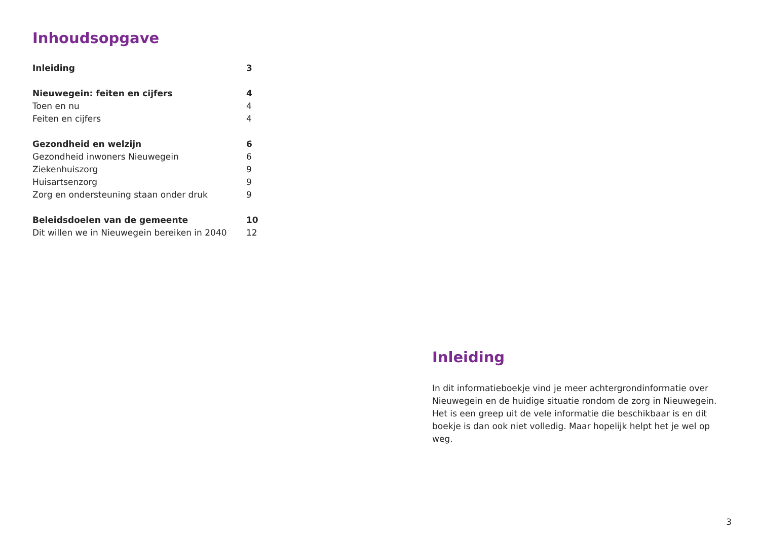Inhoudsopgave
Inleiding 3
Nieuwegein: feiten en cijfers 4
Toen en nu 4
Feiten en cijfers 4
Gezondheid en welzijn 6
Gezondheid inwoners Nieuwegein 6
Ziekenhuiszorg 9
Huisartsenzorg 9
Zorg en ondersteuning staan onder druk 9
Beleidsdoelen van de gemeente 10
Dit willen we in Nieuwegein bereiken in 2040 12
Inleiding
In dit informatieboekje vind je meer achtergrondinformatie over Nieuwegein en de huidige situatie rondom de zorg in Nieuwegein. Het is een greep uit de vele informatie die beschikbaar is en dit boekje is dan ook niet volledig. Maar hopelijk helpt het je wel op weg.
3